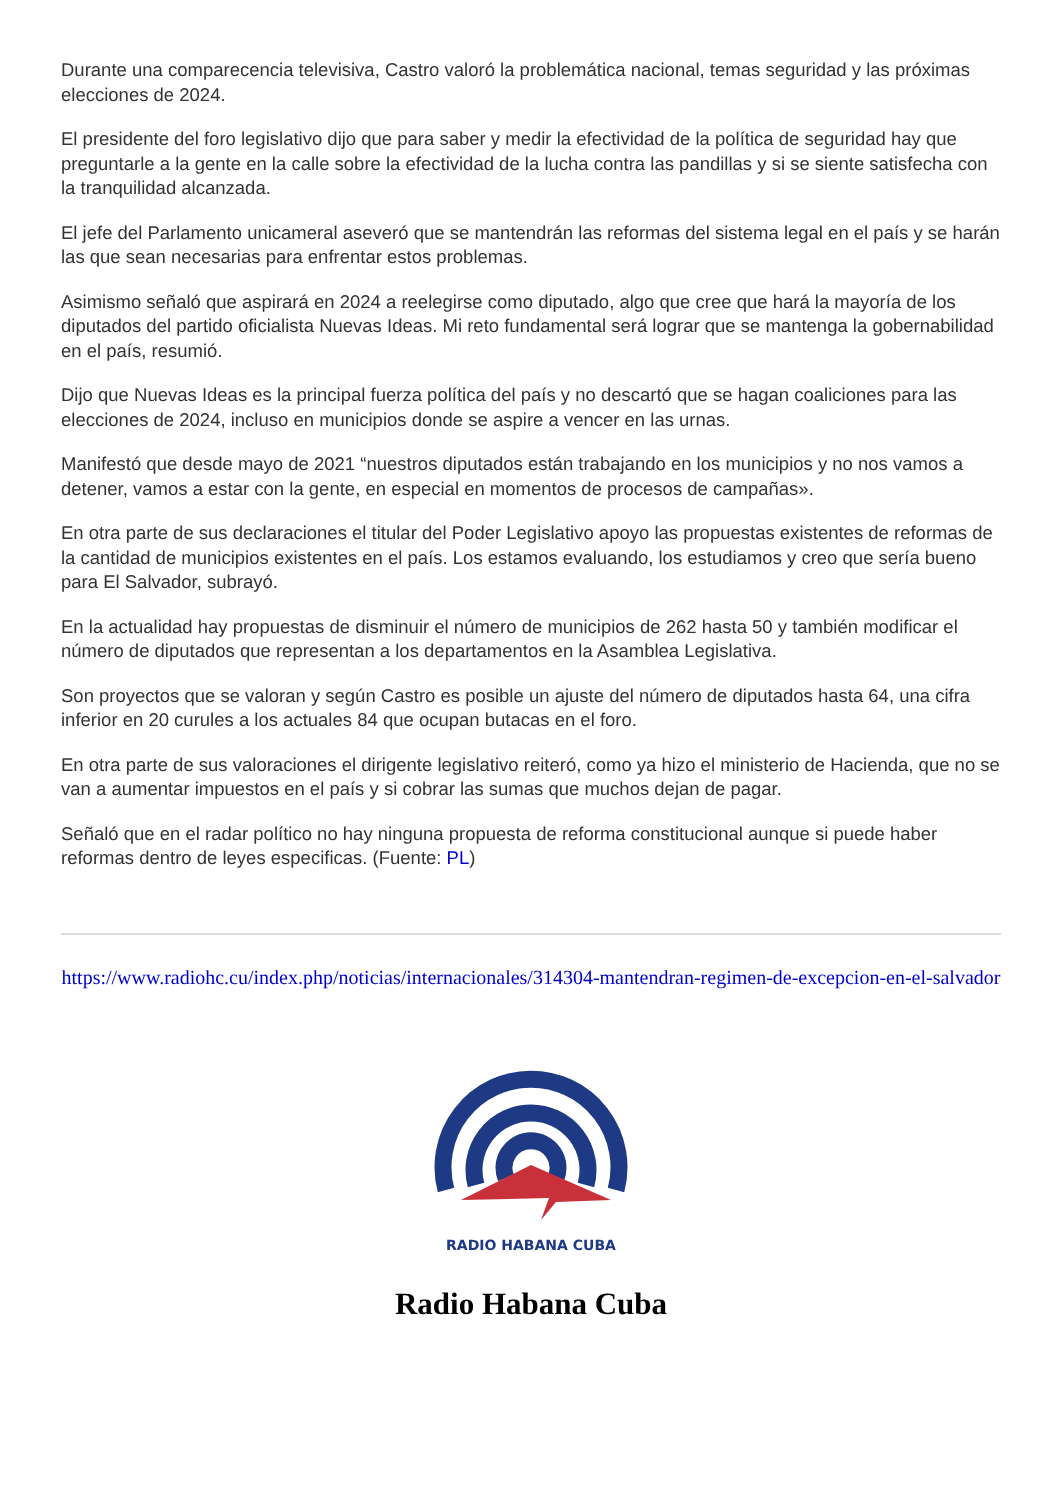Durante una comparecencia televisiva, Castro valoró la problemática nacional, temas seguridad y las próximas elecciones de 2024.
El presidente del foro legislativo dijo que para saber y medir la efectividad de la política de seguridad hay que preguntarle a la gente en la calle sobre la efectividad de la lucha contra las pandillas y si se siente satisfecha con la tranquilidad alcanzada.
El jefe del Parlamento unicameral aseveró que se mantendrán las reformas del sistema legal en el país y se harán las que sean necesarias para enfrentar estos problemas.
Asimismo señaló que aspirará en 2024 a reelegirse como diputado, algo que cree que hará la mayoría de los diputados del partido oficialista Nuevas Ideas. Mi reto fundamental será lograr que se mantenga la gobernabilidad en el país, resumió.
Dijo que Nuevas Ideas es la principal fuerza política del país y no descartó que se hagan coaliciones para las elecciones de 2024, incluso en municipios donde se aspire a vencer en las urnas.
Manifestó que desde mayo de 2021 “nuestros diputados están trabajando en los municipios y no nos vamos a detener, vamos a estar con la gente, en especial en momentos de procesos de campañas».
En otra parte de sus declaraciones el titular del Poder Legislativo apoyo las propuestas existentes de reformas de la cantidad de municipios existentes en el país. Los estamos evaluando, los estudiamos y creo que sería bueno para El Salvador, subrayó.
En la actualidad hay propuestas de disminuir el número de municipios de 262 hasta 50 y también modificar el número de diputados que representan a los departamentos en la Asamblea Legislativa.
Son proyectos que se valoran y según Castro es posible un ajuste del número de diputados hasta 64, una cifra inferior en 20 curules a los actuales 84 que ocupan butacas en el foro.
En otra parte de sus valoraciones el dirigente legislativo reiteró, como ya hizo el ministerio de Hacienda, que no se van a aumentar impuestos en el país y si cobrar las sumas que muchos dejan de pagar.
Señaló que en el radar político no hay ninguna propuesta de reforma constitucional aunque si puede haber reformas dentro de leyes especificas. (Fuente: PL)
https://www.radiohc.cu/index.php/noticias/internacionales/314304-mantendran-regimen-de-excepcion-en-el-salvador
RADIO HABANA CUBA
Radio Habana Cuba